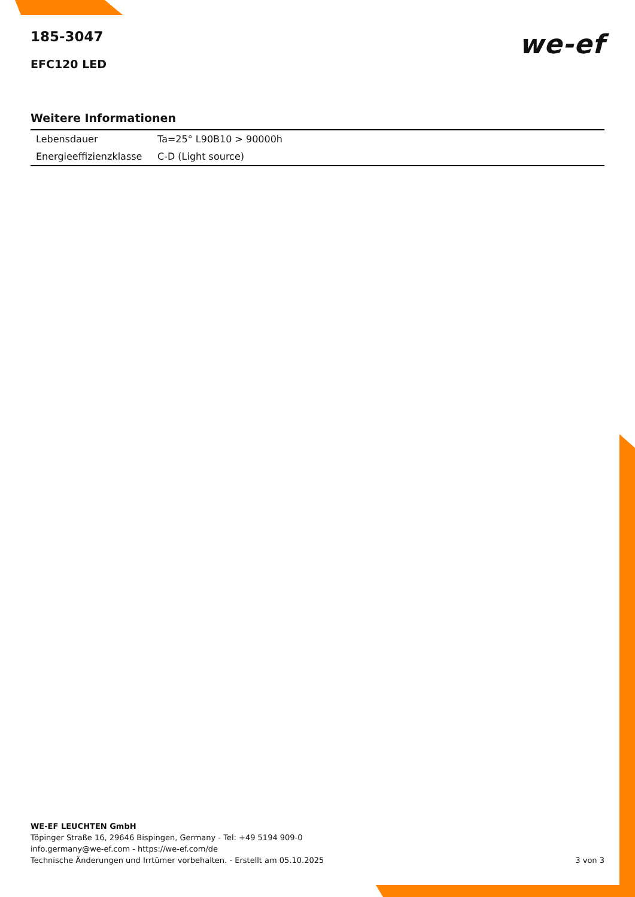we-ef
185-3047
EFC120 LED
Weitere Informationen
| Lebensdauer | Ta=25° L90B10 > 90000h |
| Energieeffizienzklasse | C-D (Light source) |
WE-EF LEUCHTEN GmbH
Töpinger Straße 16, 29646 Bispingen, Germany - Tel: +49 5194 909-0
info.germany@we-ef.com - https://we-ef.com/de
3 von 3 Technische Änderungen und Irrtümer vorbehalten. - Erstellt am 05.10.2025